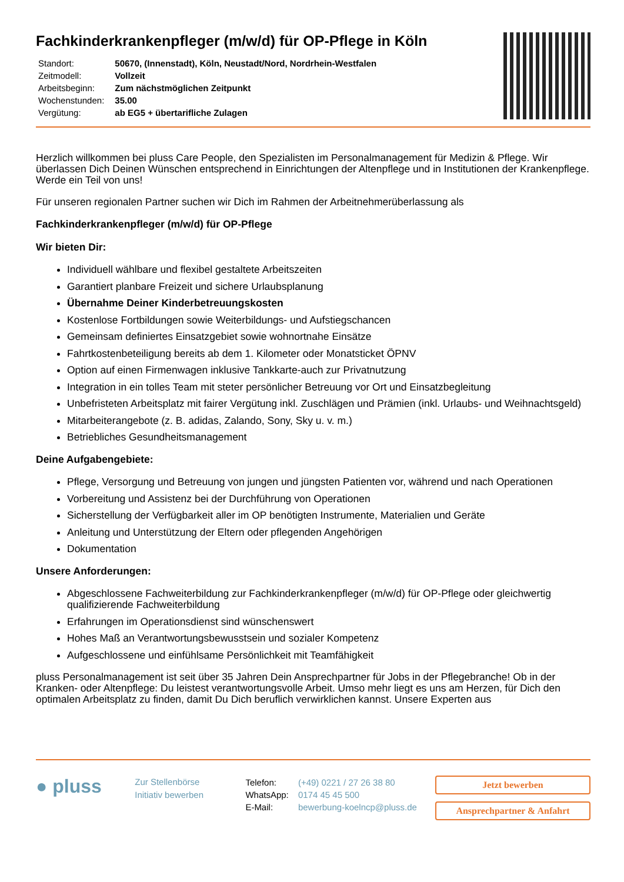Fachkinderkrankenpfleger (m/w/d) für OP-Pflege in Köln
| Standort: | 50670, (Innenstadt), Köln, Neustadt/Nord, Nordrhein-Westfalen |
| Zeitmodell: | Vollzeit |
| Arbeitsbeginn: | Zum nächstmöglichen Zeitpunkt |
| Wochenstunden: | 35.00 |
| Vergütung: | ab EG5 + übertarifliche Zulagen |
Herzlich willkommen bei pluss Care People, den Spezialisten im Personalmanagement für Medizin & Pflege. Wir überlassen Dich Deinen Wünschen entsprechend in Einrichtungen der Altenpflege und in Institutionen der Krankenpflege. Werde ein Teil von uns!
Für unseren regionalen Partner suchen wir Dich im Rahmen der Arbeitnehmerüberlassung als
Fachkinderkrankenpfleger (m/w/d) für OP-Pflege
Wir bieten Dir:
Individuell wählbare und flexibel gestaltete Arbeitszeiten
Garantiert planbare Freizeit und sichere Urlaubsplanung
Übernahme Deiner Kinderbetreuungskosten
Kostenlose Fortbildungen sowie Weiterbildungs- und Aufstiegschancen
Gemeinsam definiertes Einsatzgebiet sowie wohnortnahe Einsätze
Fahrtkostenbeteiligung bereits ab dem 1. Kilometer oder Monatsticket ÖPNV
Option auf einen Firmenwagen inklusive Tankkarte-auch zur Privatnutzung
Integration in ein tolles Team mit steter persönlicher Betreuung vor Ort und Einsatzbegleitung
Unbefristeten Arbeitsplatz mit fairer Vergütung inkl. Zuschlägen und Prämien (inkl. Urlaubs- und Weihnachtsgeld)
Mitarbeiterangebote (z. B. adidas, Zalando, Sony, Sky u. v. m.)
Betriebliches Gesundheitsmanagement
Deine Aufgabengebiete:
Pflege, Versorgung und Betreuung von jungen und jüngsten Patienten vor, während und nach Operationen
Vorbereitung und Assistenz bei der Durchführung von Operationen
Sicherstellung der Verfügbarkeit aller im OP benötigten Instrumente, Materialien und Geräte
Anleitung und Unterstützung der Eltern oder pflegenden Angehörigen
Dokumentation
Unsere Anforderungen:
Abgeschlossene Fachweiterbildung zur Fachkinderkrankenpfleger (m/w/d) für OP-Pflege oder gleichwertig qualifizierende Fachweiterbildung
Erfahrungen im Operationsdienst sind wünschenswert
Hohes Maß an Verantwortungsbewusstsein und sozialer Kompetenz
Aufgeschlossene und einfühlsame Persönlichkeit mit Teamfähigkeit
pluss Personalmanagement ist seit über 35 Jahren Dein Ansprechpartner für Jobs in der Pflegebranche! Ob in der Kranken- oder Altenpflege: Du leistest verantwortungsvolle Arbeit. Umso mehr liegt es uns am Herzen, für Dich den optimalen Arbeitsplatz zu finden, damit Du Dich beruflich verwirklichen kannst. Unsere Experten aus
● pluss
Zur Stellenbörse
Initiativ bewerben
| Telefon: | (+49) 0221 / 27 26 38 80 |
| WhatsApp: | 0174 45 45 500 |
| E-Mail: | bewerbung-koelncp@pluss.de |
Jetzt bewerben
Ansprechpartner & Anfahrt